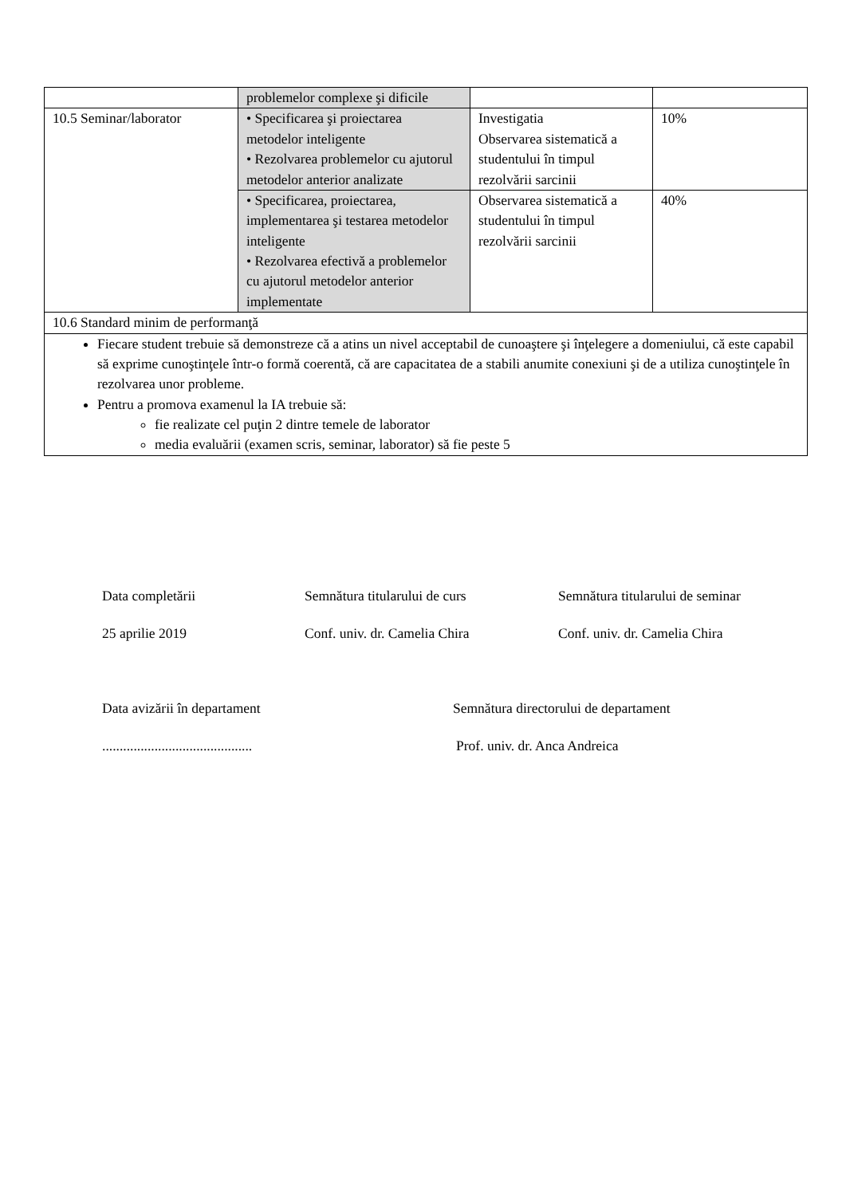| | problemelor complexe şi dificile | | |
| 10.5 Seminar/laborator | • Specificarea şi proiectarea metodelor inteligente • Rezolvarea problemelor cu ajutorul metodelor anterior analizate | Investigatia Observarea sistematică a studentului în timpul rezolvării sarcinii | 10% |
| | • Specificarea, proiectarea, implementarea şi testarea metodelor inteligente • Rezolvarea efectivă a problemelor cu ajutorul metodelor anterior implementate | Observarea sistematică a studentului în timpul rezolvării sarcinii | 40% |
| 10.6 Standard minim de performanţă | | | |
| Fiecare student trebuie să demonstreze că a atins un nivel acceptabil de cunoaştere şi înţelegere a domeniului, că este capabil să exprime cunoştinţele într-o formă coerentă, că are capacitatea de a stabili anumite conexiuni şi de a utiliza cunoştinţele în rezolvarea unor probleme. Pentru a promova examenul la IA trebuie să: fie realizate cel puţin 2 dintre temele de laborator media evaluării (examen scris, seminar, laborator) să fie peste 5 | | | |
Data completării Semnătura titularului de curs Semnătura titularului de seminar
25 aprilie 2019 Conf. univ. dr. Camelia Chira Conf. univ. dr. Camelia Chira
Data avizării în departament Semnătura directorului de departament
........................................... Prof. univ. dr. Anca Andreica